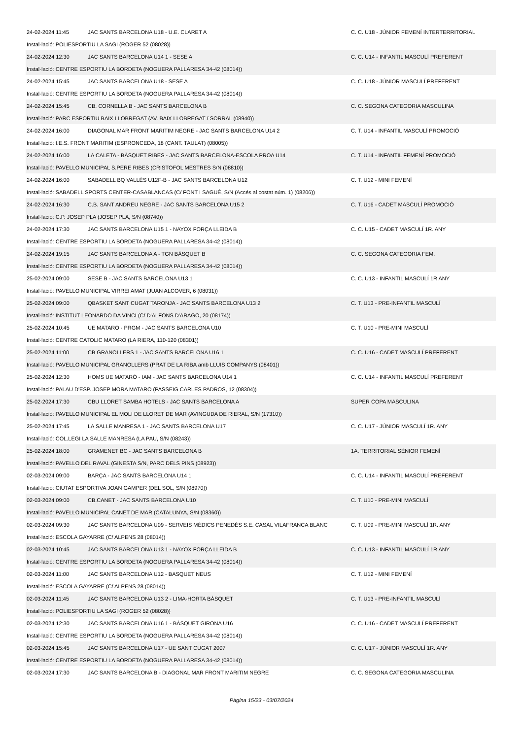| 24-02-2024 11:45 | JAC SANTS BARCELONA U18 - U.E. CLARET A | C. C. U18 - JÚNIOR FEMENÍ INTERTERRITORIAL |
| Instal·lació: POLIESPORTIU LA SAGI (ROGER 52 (08028)) | | |
| 24-02-2024 12:30 | JAC SANTS BARCELONA U14 1 - SESE A | C. C. U14 - INFANTIL MASCULÍ PREFERENT |
| Instal·lació: CENTRE ESPORTIU LA BORDETA (NOGUERA PALLARESA 34-42 (08014)) | | |
| 24-02-2024 15:45 | JAC SANTS BARCELONA U18 - SESE A | C. C. U18 - JÚNIOR MASCULÍ PREFERENT |
| Instal·lació: CENTRE ESPORTIU LA BORDETA (NOGUERA PALLARESA 34-42 (08014)) | | |
| 24-02-2024 15:45 | CB. CORNELLA B - JAC SANTS BARCELONA B | C. C. SEGONA CATEGORIA MASCULINA |
| Instal·lació: PARC ESPORTIU BAIX LLOBREGAT (AV. BAIX LLOBREGAT / SORRAL (08940)) | | |
| 24-02-2024 16:00 | DIAGONAL MAR FRONT MARITIM NEGRE - JAC SANTS BARCELONA U14 2 | C. T. U14 - INFANTIL MASCULÍ PROMOCIÓ |
| Instal·lació: I.E.S. FRONT MARITIM (ESPRONCEDA, 18 (CANT. TAULAT) (08005)) | | |
| 24-02-2024 16:00 | LA CALETA - BÀSQUET RIBES - JAC SANTS BARCELONA-ESCOLA PROA U14 | C. T. U14 - INFANTIL FEMENÍ PROMOCIÓ |
| Instal·lació: PAVELLO MUNICIPAL S.PERE RIBES (CRISTOFOL MESTRES S/N (08810)) | | |
| 24-02-2024 16:00 | SABADELL BQ VALLÈS U12F-B - JAC SANTS BARCELONA U12 | C. T. U12 - MINI FEMENÍ |
| Instal·lació: SABADELL SPORTS CENTER-CASABLANCAS (C/ FONT I SAGUÉ, S/N (Accés al costat núm. 1) (08206)) | | |
| 24-02-2024 16:30 | C.B. SANT ANDREU NEGRE - JAC SANTS BARCELONA U15 2 | C. T. U16 - CADET MASCULÍ PROMOCIÓ |
| Instal·lació: C.P. JOSEP PLA (JOSEP PLA, S/N (08740)) | | |
| 24-02-2024 17:30 | JAC SANTS BARCELONA U15 1 - NAYOX FORÇA LLEIDA B | C. C. U15 - CADET MASCULÍ 1R. ANY |
| Instal·lació: CENTRE ESPORTIU LA BORDETA (NOGUERA PALLARESA 34-42 (08014)) | | |
| 24-02-2024 19:15 | JAC SANTS BARCELONA A - TGN BÀSQUET B | C. C. SEGONA CATEGORIA FEM. |
| Instal·lació: CENTRE ESPORTIU LA BORDETA (NOGUERA PALLARESA 34-42 (08014)) | | |
| 25-02-2024 09:00 | SESE B - JAC SANTS BARCELONA U13 1 | C. C. U13 - INFANTIL MASCULÍ 1R ANY |
| Instal·lació: PAVELLO MUNICIPAL VIRREI AMAT (JUAN ALCOVER, 6 (08031)) | | |
| 25-02-2024 09:00 | QBASKET SANT CUGAT TARONJA - JAC SANTS BARCELONA U13 2 | C. T. U13 - PRE-INFANTIL MASCULÍ |
| Instal·lació: INSTITUT LEONARDO DA VINCI (C/ D'ALFONS D'ARAGO, 20 (08174)) | | |
| 25-02-2024 10:45 | UE MATARO - PRGM - JAC SANTS BARCELONA U10 | C. T. U10 - PRE-MINI MASCULÍ |
| Instal·lació: CENTRE CATOLIC MATARO (LA RIERA, 110-120 (08301)) | | |
| 25-02-2024 11:00 | CB GRANOLLERS 1 - JAC SANTS BARCELONA U16 1 | C. C. U16 - CADET MASCULÍ PREFERENT |
| Instal·lació: PAVELLO MUNICIPAL GRANOLLERS (PRAT DE LA RIBA amb LLUIS COMPANYS (08401)) | | |
| 25-02-2024 12:30 | HOMS UE MATARÓ - IAM - JAC SANTS BARCELONA U14 1 | C. C. U14 - INFANTIL MASCULÍ PREFERENT |
| Instal·lació: PALAU D'ESP. JOSEP MORA MATARO (PASSEIG CARLES PADROS, 12 (08304)) | | |
| 25-02-2024 17:30 | CBU LLORET SAMBA HOTELS - JAC SANTS BARCELONA A | SUPER COPA MASCULINA |
| Instal·lació: PAVELLO MUNICIPAL EL MOLI DE LLORET DE MAR (AVINGUDA DE RIERAL, S/N (17310)) | | |
| 25-02-2024 17:45 | LA SALLE MANRESA 1 - JAC SANTS BARCELONA U17 | C. C. U17 - JÚNIOR MASCULÍ 1R. ANY |
| Instal·lació: COL.LEGI LA SALLE MANRESA (LA PAU, S/N (08243)) | | |
| 25-02-2024 18:00 | GRAMENET BC - JAC SANTS BARCELONA B | 1A. TERRITORIAL SÈNIOR FEMENÍ |
| Instal·lació: PAVELLO DEL RAVAL (GINESTA S/N, PARC DELS PINS (08923)) | | |
| 02-03-2024 09:00 | BARÇA - JAC SANTS BARCELONA U14 1 | C. C. U14 - INFANTIL MASCULÍ PREFERENT |
| Instal·lació: CIUTAT ESPORTIVA JOAN GAMPER (DEL SOL, S/N (08970)) | | |
| 02-03-2024 09:00 | CB.CANET - JAC SANTS BARCELONA U10 | C. T. U10 - PRE-MINI MASCULÍ |
| Instal·lació: PAVELLO MUNICIPAL CANET DE MAR (CATALUNYA, S/N (08360)) | | |
| 02-03-2024 09:30 | JAC SANTS BARCELONA U09 - SERVEIS MÈDICS PENEDÈS S.E. CASAL VILAFRANCA BLANC | C. T. U09 - PRE-MINI MASCULÍ 1R. ANY |
| Instal·lació: ESCOLA GAYARRE (C/ ALPENS 28 (08014)) | | |
| 02-03-2024 10:45 | JAC SANTS BARCELONA U13 1 - NAYOX FORÇA LLEIDA B | C. C. U13 - INFANTIL MASCULÍ 1R ANY |
| Instal·lació: CENTRE ESPORTIU LA BORDETA (NOGUERA PALLARESA 34-42 (08014)) | | |
| 02-03-2024 11:00 | JAC SANTS BARCELONA U12 - BASQUET NEUS | C. T. U12 - MINI FEMENÍ |
| Instal·lació: ESCOLA GAYARRE (C/ ALPENS 28 (08014)) | | |
| 02-03-2024 11:45 | JAC SANTS BARCELONA U13 2 - LIMA-HORTA BÀSQUET | C. T. U13 - PRE-INFANTIL MASCULÍ |
| Instal·lació: POLIESPORTIU LA SAGI (ROGER 52 (08028)) | | |
| 02-03-2024 12:30 | JAC SANTS BARCELONA U16 1 - BÀSQUET GIRONA U16 | C. C. U16 - CADET MASCULÍ PREFERENT |
| Instal·lació: CENTRE ESPORTIU LA BORDETA (NOGUERA PALLARESA 34-42 (08014)) | | |
| 02-03-2024 15:45 | JAC SANTS BARCELONA U17 - UE SANT CUGAT 2007 | C. C. U17 - JÚNIOR MASCULÍ 1R. ANY |
| Instal·lació: CENTRE ESPORTIU LA BORDETA (NOGUERA PALLARESA 34-42 (08014)) | | |
| 02-03-2024 17:30 | JAC SANTS BARCELONA B - DIAGONAL MAR FRONT MARITIM NEGRE | C. C. SEGONA CATEGORIA MASCULINA |
Pàgina 15/23 - 03/07/2024